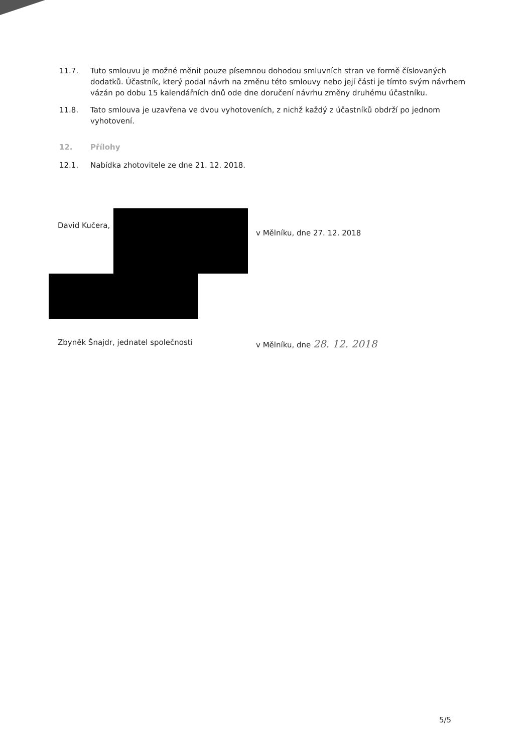11.7. Tuto smlouvu je možné měnit pouze písemnou dohodou smluvních stran ve formě číslovaných dodatků. Účastník, který podal návrh na změnu této smlouvy nebo její části je tímto svým návrhem vázán po dobu 15 kalendářních dnů ode dne doručení návrhu změny druhému účastníku.
11.8. Tato smlouva je uzavřena ve dvou vyhotoveních, z nichž každý z účastníků obdrží po jednom vyhotovení.
12. Přílohy
12.1. Nabídka zhotovitele ze dne 21. 12. 2018.
David Kučera,
v Mělníku, dne 27. 12. 2018
Zbyněk Šnajdr, jednatel společnosti
v Mělníku, dne 28. 12. 2018
5/5